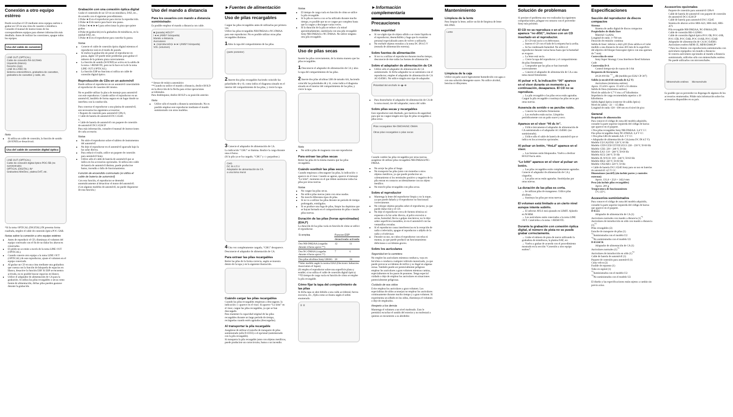Conexión a otro equipo estéreo
Puede escuchar el CD mediante otros equipos estéreo o grabar un CD en una cinta de cassette o minidisco. Consulte el manual de instrucciones de los correspondientes equipos para obtener información más detallada. Antes de realizar las conexiones, apague todos los equipos.
Uso del cable de conexión
LINE OUT (OPTICAL)
Cable de conexión RK-G129HG
Izquierdo (blanco)
Derecho (rojo)
LINE IN o REC IN
Sistema estereofónico, grabadora de cassettes, grabadora de cassettes y radio, etc.
Nota
Si utiliza un cable de conexión, la función de sonido (SOUND) se desactivará.
Uso del cable de conexión digital óptico
LINE OUT (OPTICAL)
Cable de conexión digital óptico POC-5B (no suministrado)
OPTICAL (DIGITAL) IN*
Grabadora MiniDisc, platina DAT, etc.
*Si la toma OPTICAL (DIGITAL) IN presenta forma cuadrada, emplee el cable de conexión óptica POC-5AB.
Notas sobre la conexión a otro equipo estéreo
Antes de reproducir el CD, disminuya el volumen del equipo conectado con el fin de no dañar los altavoces conectados.
El pitido no se emite a través de la toma LINE OUT (OPTICAL).
Cuando conecte otro equipo a la toma LINE OUT (OPTICAL) de este reproductor, ajuste el volumen en el equipo conectado.
Al grabar un CD en una cinta mediante una grabadora que cuenta con la función de búsqueda de espacios en blanco, desactive la función ESP. Si ESP se encuentra activada, no es posible buscar espacios en blanco.
Utilice el adaptador de alimentación de CA para la grabación. Si utiliza las pilas recargables o secas como fuente de alimentación, dichas pilas pueden gastarse durante la grabación.
Grabación con una conexión óptica digital
Grabe el contenido de un CD en un minidisco, DAT, etc., de acuerdo con el siguiente procedimiento.
1 Pulse ►II en el reproductor para iniciar la reproducción.
2 Pulse ►II de nuevo para hacer una pausa.
3 Pulse I◄◄/►►I para seleccionar la pista que quiere grabar.
4 Pulse ● (grabación) en la grabadora de minidiscos, en la unidad DAT, etc.
5 Pulse ►II en el reproductor para cancelar la pausa.
Notas
Conecte el cable de conexión óptica digital mientras el reproductor está en el modo de parada.
Si realiza la grabación sin poner el reproductor en pausa, algún CD puede tener problemas para grabar el número de la primera pista correctamente.
La función de sonido (SOUND) se activa en la salida de la toma ∩/REMOTE, pero no lo hace en la de la toma LINE OUT (OPTICAL).
La función ESP no funciona si utiliza un cable de conexión digital óptico.
Reproducción de CDs en un automóvil
Puede utilizar el reproductor en un automóvil conectándolo al reproductor de cassettes del mismo.
No es posible utilizar la placa de montaje para automóvil con este reproductor. Cuando utilice el reproductor en un automóvil, instálelo de forma segura en un lugar donde no interfiera con la conducción.
Para conectar el reproductor a una platina de automóvil, son necesarios los siguientes accesorios:
• Paquete de conexión para automóvil CPA-9,
• Cable de batería de automóvil DCC-E245
o,
• Cable de batería de automóvil con paquete de conexión de automóvil DCC-E26CP
Para más información, consulte el manual de instrucciones de cada accesorio.
Notas
No sitúe el reproductor sobre el tablero de instrumentos del automóvil.
No deje el reproductor en el automóvil aparcado bajo la luz solar directa.
Para reducir el ruido, utilice un paquete de conexión para automóvil Sony.
Utilice sólo el cable de batería de automóvil que se indica en los accesorios opcionales. Si utiliza otro cable de batería de automóvil distinto, puede producirse humo, incendio o fallo de funcionamiento.
Función de encendido conmutado (si utiliza el cable de batería de automóvil)
Con esta función, el reproductor se detendrá automáticamente al desactivar el motor del automóvil. (Con algunos modelos de automóvil, no puede disponerse de esta función.)
Uso del mando a distancia
Para los usuarios con mando a distancia suministrado:
Es posible emplear el mando a distancia con cable.
■ (parada) HOLD**
I◄◄ (AMS*/ búsqueda)
Mando a distancia
Auriculares
► (reproducción)• ►►I (AMS*/ búsqueda)
VOL (volumen)
* Sensor de música automático
**Cuando no utilice el mando a distancia, deslice HOLD en la dirección de la flecha para evitar operaciones accidentales.
Para desbloquear, deslice HOLD a su posición anterior.
Nota
Utilice sólo el mando a distancia suministrado. No es posible emplear este reproductor mediante el mando suministrado con otros modelos.
►Fuentes de alimentación
Uso de pilas recargables
Cargue las pilas recargables antes de utilizarlas por primera vez.
Utilice las pilas recargables NH-DM2AA o NC-DMAA para este reproductor. No es posible utilizar otras pilas recargables distintas.
1 Abra la tapa del compartimiento de las pilas.
(parte posterior)
2 Inserte dos pilas recargables haciendo coincidir las polaridades ⊕ y ⊖, como indica el diagrama situado en el interior del compartimiento de las pilas, y cierre la tapa.
3 Conecte el adaptador de alimentación de CA.
La indicación “CHG” se ilumina. Realice la carga durante unas 4 horas.
(Si la pila ya se ha cargado, “CHG” y ▭ parpadean.)
CHG
DC IN 4.5 V
Adaptador de alimentación de CA
a una toma mural
4 Una vez completamente cargada, “CHG” desaparece. Desconecte el adaptador de alimentación de CA.
Para extraer las pilas recargables
Retire las pilas de la forma correcta, según se muestra dentro de la tapa y en la siguiente ilustración.
Cuándo cargar las pilas recargables
Cuando las pilas recargables empiezan a descargarse, la indicación ▭ aparece en el visor. Si aparece “Lo bAtt” en el visor, cargue las pilas recargables, ya que se han descargado.
Para mantener la capacidad original de las pilas recargables durante un largo período de tiempo, recárguelas cuando estén agotadas (descargadas).
Al transportar la pila recargable
Asegúrese de utilizar el estuche de transporte de pilas suministrado (sólo D-E555) o el opcional (suministrado con la pila recargable).
Si transporta la pila recargable junto con objetos metálicos, puede producirse un cortocircuito, humo o un incendio.
Notas
El tiempo de carga varía en función de cómo se utilice la pila recargable.
Si la pila es nueva o no se ha utilizado durante mucho tiempo, es posible que no se cargue por completo hasta que la cargue y descargue varias veces.
Si la duración de la pila se reduce a la mitad aproximadamente, sustitúyala con una pila recargable Sony NH-DM2AA o NC-DMAA. No utilice ninguna otra pila recargable.
Uso de pilas secas
Inserte las pilas correctamente, de la misma manera que las pilas recargables.
1 Desconecte el adaptador de alimentación de CA y abra la tapa del compartimiento de las pilas.
2 Inserte dos pilas alcalinas LR6 de tamaño AA, haciendo coincidir las polaridades ⊕ y ⊖, como indica el diagrama situado en el interior del compartimiento de las pilas, y cierre la tapa.
Nota
No utilice pilas de magnesio con este reproductor.
Para extraer las pilas secas
Retire las pilas de la misma manera que las pilas recargables.
Cuándo sustituir las pilas secas
Cuando empiezan a descargarse las pilas, la indicación ▭ aparece en el visor. Cuando se agotan, aparece el mensaje “Lo bAtt”, momento en el que deben sustituirse todas las pilas por otras nuevas.
Notas
No cargue las pilas secas.
No utilice pilas nuevas junto con otras usadas.
No mezcle diferentes tipos de pilas.
Si no va a utilizar las pilas durante un periodo de tiempo prolongado, extráigalas.
Si se produce una fuga de pilas, limpie los depósitos que se hayan formado en el compartimento de pilas e instale pilas nuevas.
Duración de las pilas (horas aproximadas)(EIAJ*)
La duración de las pilas varía en función de cómo se utilice el reproductor.
| Si emplea | Funcion ESP | |
| --- | --- | --- |
| | desactivada | activada |
| Dos NH-DM2AA (cargadas durante 4 horas aprox.**) | 12 | 11 |
| Dos NC-DMAA (cargadas durante 4 horas aprox.**) | 7 | 6 |
| Dos pilas alcalinas Sony LR6SG | 20 | 18 |
*Valor medido según la norma EIAJ (Electronic Industries Association of Japan)
(Si emplea el reproductor sobre una superficie plana y estable; si no utiliza el cable de conexión digital óptica)
**El tiempo de carga varía en función de cómo se emplee la pila recargable.
Cómo fijar la tapa del compartimiento de las pilas
Si dicha tapa se abre debido a una caída accidental, fuerza excesiva, etc., fíjela como se ilustra según el orden enumerado.
① ②
►Información complementaria
Precauciones
Sobre seguridad
Si cae algún tipo de objeto sólido o se vierte líquido en el reproductor, desenchúfelo y haga que lo examine personal especializado antes de volver a utilizarlo.
No enchufe objetos extraños a la toma DC IN 4.5 V (entrada de alimentación externa).
Sobre fuentes de alimentación
Si no va a utilizar el reproductor durante mucho tiempo, desconecte de éste todas las fuentes de alimentación.
Sobre el adaptador de alimentación de CA
Utilice sólo el adaptador de alimentación de CA suministrado. Si dicho adaptador no se suministra con el reproductor, emplee el adaptador de alimentación de CA AC-E45HG. No utilice ningún otro tipo de adaptador.
Polaridad del enchufe ⊖–◉–⊕
Para desenchufar el adaptador de alimentación de CA de la toma mural, tire del adaptador; nunca del cable.
Sobre pilas secas y recargables
Este reproductor está diseñado, por motivos de seguridad, para que no cargue ningún otro tipo de pilas recargables o pilas secas.
Pilas recargables NH-DM2AA/NC-DMAA
Otras pilas recargables o pilas secas
Cuando cambie las pilas recargables por otras nuevas, asegúrese de utilizar pilas recargables NH-DM2AA/NC-DMAA.
No arroje las pilas al fuego.
No transporte las pilas junto con monedas u otros objetos metálicos, ya que puede producirse un calentamiento si los terminales positivo y negativo de la pila entran en contacto accidentalmente con un objeto metálico.
No mezcle pilas recargables con pilas secas.
Sobre el reproductor
Mantenga la lente del reproductor limpia y no la toque, ya que puede dañarla y el reproductor no funcionará correctamente.
No coloque objetos pesados sobre el reproductor, ya que puede dañar éste y el CD.
No deje el reproductor cerca de fuentes térmicas ni expuesto a la luz solar directa, al polvo excesivo o arena, humedad, lluvia o golpes mecánicos; no lo deje sobre superficies inestables, ni en el automóvil con las ventanillas cerradas.
Si el reproductor causa interferencias en la recepción de radio o televisión, apague el reproductor o aléjelo de la radio y el televisor.
Durante su uso, no cubra el reproductor con telas ni mantas, ya que puede producir un funcionamiento defectuoso o accidentes graves.
Sobre los auriculares
Seguridad en la carretera
No emplee los auriculares mientras conduzca, vaya en bicicleta o conduzca cualquier vehículo motorizado, ya que puede provocar accidentes de tráfico y es ilegal en algunas zonas. También puede ser potencialmente peligroso emplear los auriculares a gran volumen mientras camina, especialmente en los pasos de peatones. Tenga especial cuidado o deje de emplear los auriculares en situaciones potencialmente peligrosas.
Cuidado de sus oídos
Evite emplear los auriculares a gran volumen. Los especialistas de oídos aconsejan no emplear los auriculares continuamente durante mucho tiempo y a gran volumen. Si experimenta un silbido en los oídos, disminuya el volumen o deje de emplearlos.
Respeto a los demás
Mantenga el volumen a un nivel moderado. Esto le permitirá escuchar el sonido del exterior y no molestará a quienes se encuentren a su alrededor.
Mantenimiento
Limpieza de la lente
Para limpiar la lente, utilice un kit de limpieza de lente KK-DM1.
Lente
Limpieza de la caja
Utilice un paño suave ligeramente humedecido con agua o con una solución detergente suave. No utilice alcohol, bencina ni diluyentes.
Solución de problemas
Si persiste el problema una vez realizadas las siguientes comprobaciones, póngase en contacto con el proveedor Sony más próximo.
El CD no se reproduce o en el visor aparece “no dISC”, incluso con un CD insertado en el reproductor.
→ El CD está sucio o es defectuoso.
→ Inserte el CD con el lado de la etiqueta hacia arriba.
→ Se ha condensado humedad. No utilice el reproductor durante varias horas hasta que la humedad se evapore.
→ La lente está sucia.
→ Cierre la tapa del reproductor y el compartimiento de pilas firmemente.
→ Compruebe que las pilas se han insertado correctamente.
→ Conecte el adaptador de alimentación de CA a una toma mural firmemente.
Al pulsar ►II, la indicación “00” aparece en el visor durante un momento y, a continuación, desaparece. El CD no se reproduce.
→ La pila recargable o las pilas secas están agotadas. Cargue la pila recargable o sustituya las pilas secas por otras nuevas.
Ausencia de sonido o se percibe ruido.
→ Conecte los enchufes firmemente.
→ Los enchufes están sucios. Límpielos periódicamente con un paño suave y seco.
Aparece en el visor “HI dc In”.
→ Utilice únicamente el adaptador de alimentación de CA suministrado o el adaptador AC-E45HG (no suministrado).
→ Utilice sólo el cable de batería de automóvil que se indica en los accesorios opcionales.
Al pulsar un botón, “HoLd” aparece en el visor.
→ Los botones están bloqueados. Vuelva a deslizar HOLD hacia atrás.
“Lo bAtt” aparece en el visor al pulsar un botón.
→ Las pilas recargables están completamente agotadas. Conecte el adaptador de alimentación de CA y cárguelas.
→ Las pilas secas están agotadas. Sustitúyalas por otras nuevas.
La duración de las pilas es corta.
→ Se utilizan pilas de manganeso. Utilice pilas alcalinas.
→ Sustituya las pilas por otras nuevas.
El volumen está limitado a un cierto nivel aunque intente subirlo.
→ El selector AVLS está ajustado en LIMIT. Ajústelo en NORM.
→ Los auriculares están conectados a la toma LINE OUT. Conéctelos a la toma ∩/REMOTE.
Durante la grabación con conexión óptica digital, el número de pista no se puede grabar correctamente.
→ Grabe el número de pista de nuevo utilizando la grabadora de minidiscos, la platina DAT, etc.
→ Vuelva a grabar de acuerdo con el procedimiento mostrado en la sección “Conexión a otro equipo estéreo”.
Especificaciones
Sección del reproductor de discos compactos
Sistema
Sistema de audio digital de discos compactos
Propiedades de diodo láser
Material: GaAlAs
Longitud de onda: λ=780 nm
Duración de emisión: continua
Salida de láser: inferior a 44,6 µW (Esta salida es el valor medido a una distancia de unos 200 mm de la superficie del objetivo del bloque fonocaptor óptico con una apertura de 7 mm)
Corrección de error
Sony Super Strategy Cross Interleave Reed Solomon Code
Conversión D-A
Control tiempo-eje de cuarzo de 1-bit
Respuesta de frecuencia
20-20.000 Hz <sup>+1</sup><sub>–2</sub> dB (medido por EIAJ CP-307)
Salida (a un nivel de entrada de 4,5 V)
Auriculares (minitoma estéreo)
Aprox. 15 mW+ aprox. 15 mW a 16 ohmios
Salida de línea (minitoma estéreo)
Nivel de salida de 0,7 V rms a 47 kiloohmios
Impedancia de carga recomendada superior a 10 kiloohmios
Salida digital óptica (conector de salida óptica)
Nivel de salida: –21 - –15 dBm
Longitud de onda: 630 - 690 nm en el nivel de pico
General
Requisitos de alimentación
Para conocer el código de zona del modelo adquirido, consulte la parte superior izquierda del código de barras que aparece en el paquete.
• Dos pilas recargables Sony NH-DM2AA: 2,4 V CC
Dos pilas recargables Sony NC-DMAA: 2,4 V CC
• Dos pilas LR6 de tamaño AA: 3 V CC
• Adaptador de alimentación de CA (toma DC IN 4.5 V):
Modelo U2/CA2/E92: 120 V, 60 Hz
Modelo CED/CEX/CET/EE1/E13: 220 - 230 V, 50/60 Hz
Modelo CEK: 230 - 240 V, 50 Hz
Modelo EA3: 110 - 240 V, 50/60 Hz
Modelo AU2: 240 V, 50 Hz
Modelo JE.W/E33: 100 - 240 V, 50/60 Hz
Modelo HK2: 220 V, 50/60 Hz
Modelo CN2/AR1: 220 V, 50 Hz
• Cable de batería DCC-E245 Sony para su uso en baterías de automóvil: 4,5 V CC
Dimensiones (an/al/f) (sin incluir partes y controles externos)
Aprox. 131,8 × 23,9 × 142,0 mm
Peso (sin incluir pilas recargables)
Aprox. 200 g
Temperatura de funcionamiento
5°C-35°C
Accesorios suministrados
Para conocer el código de zona del modelo adquirido, consulte la parte superior izquierda del código de barras que aparece en el paquete.
D-E555
Adaptador de alimentación de CA (1)
Auriculares normales con mando a distancia (1)<sup>*1</sup>
Auriculares de introducción en oído con mando a distancia (1)<sup>*2</sup>
Pilas recargables (2)
Estuche de transporte de pilas (1)
<sup>*1</sup>Suministrados con el modelo U2
<sup>*2</sup>No suministrados con el modelo U2
D-E556CK
Adaptador de alimentación de CA (1)
Auriculares normales (1)<sup>*1</sup>
Auriculares de introducción en oído (1)<sup>*2</sup>
Cable de batería de automóvil (1)
Paquete de conexión para automóvil (1)
Cinta velcro (2)
Fusible de repuesto (1)
Tubo en espiral (1)
<sup>*1</sup>Suministrados con el modelo U2
<sup>*2</sup>No suministrados con el modelo U2
El diseño y las especificaciones están sujetos a cambio sin previo aviso.
Accesorios opcionales
Paquete de conexión para automóvil CPA-9
Cable de batería de automóvil con paquete de conexión de automóvil DCC-E26CP
Cable de batería para automóvil DCC-E245
Sistema de altavoz activo SRS-A21, SRS-A41, SRS-A71
Pila recargable NH-DM2AA, NC-DMAA (2P)
Cable de conexión RK-G129HG
Cable de conexión digital óptica POC-5B, POC-10B, POC-15B, POC-5AB, POC-10AB, POC-15AB
Adaptador de alimentación de CA AC-E45HG
Auriculares estéreo MDR-35, MDR-E848LP*
* Para los clientes con reproductores suministrados con auriculares equipados con mando a distancia:
Si conecta auriculares opcionales al mando a distancia suministrado, utilícelos sólo con minienchufes estéreo. No puede utilizarlos con microenchufes.
Minienchufe estéreo Microenchufe
Es posible que su proveedor no disponga de algunos de los accesorios enumerados. Pídale más información sobre los accesorios disponibles en su país.